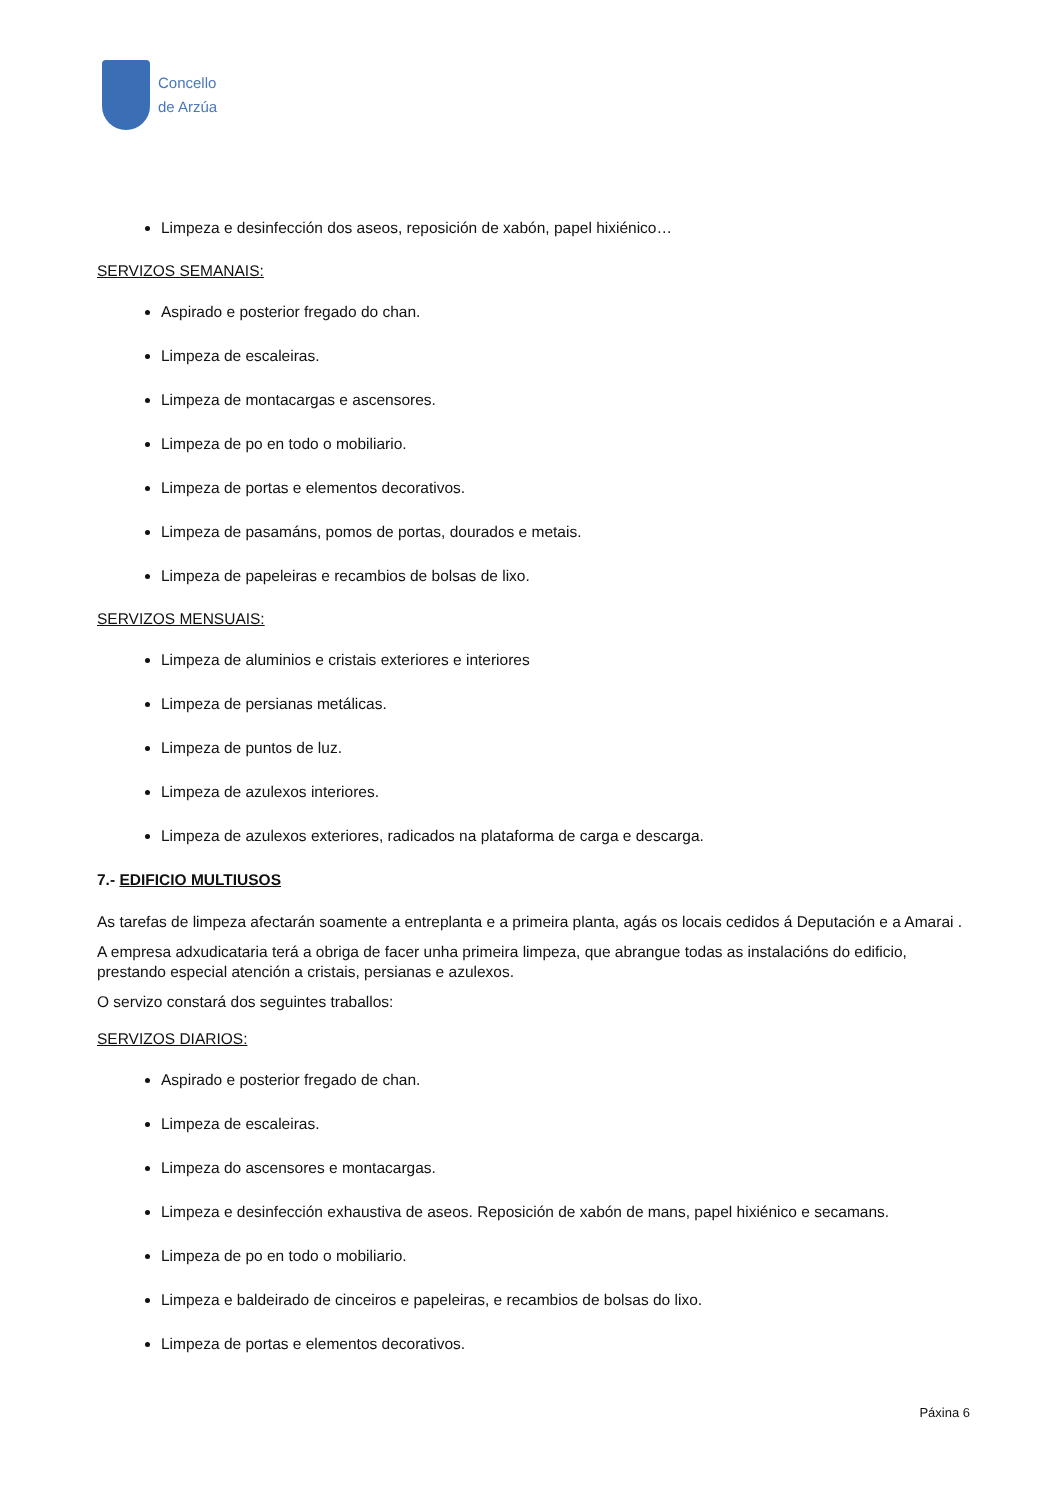Concello
de Arzúa
Limpeza e desinfección dos aseos, reposición de xabón, papel hixiénico…
SERVIZOS SEMANAIS:
Aspirado e posterior fregado do chan.
Limpeza de escaleiras.
Limpeza de montacargas e ascensores.
Limpeza de po en todo o mobiliario.
Limpeza de portas e elementos decorativos.
Limpeza de pasamáns, pomos de portas, dourados e metais.
Limpeza de papeleiras e recambios de bolsas de lixo.
SERVIZOS MENSUAIS:
Limpeza de aluminios e cristais exteriores e interiores
Limpeza de persianas metálicas.
Limpeza de puntos de luz.
Limpeza de azulexos interiores.
Limpeza de azulexos exteriores, radicados na plataforma de carga e descarga.
7.- EDIFICIO MULTIUSOS
As tarefas de limpeza afectarán soamente a entreplanta e a primeira planta, agás os locais cedidos á Deputación e a Amarai .
A empresa adxudicataria terá a obriga de facer unha primeira limpeza, que abrangue todas as instalacións do edificio, prestando especial atención a cristais, persianas e azulexos.
O servizo constará dos seguintes traballos:
SERVIZOS DIARIOS:
Aspirado e posterior fregado de chan.
Limpeza de escaleiras.
Limpeza do ascensores e montacargas.
Limpeza e desinfección exhaustiva de aseos. Reposición de xabón de mans, papel hixiénico e secamans.
Limpeza de po en todo o mobiliario.
Limpeza e baldeirado de cinceiros e papeleiras, e recambios de bolsas do lixo.
Limpeza de portas e elementos decorativos.
Páxina 6